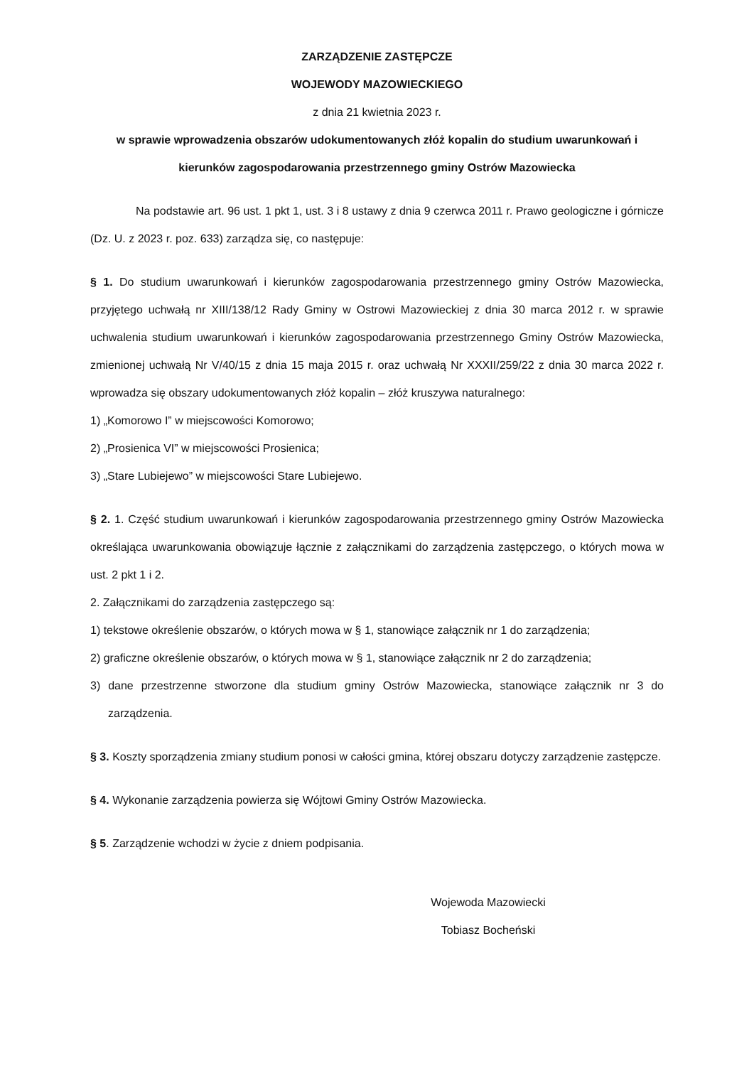ZARZĄDZENIE ZASTĘPCZE
WOJEWODY MAZOWIECKIEGO
z dnia 21 kwietnia 2023 r.
w sprawie wprowadzenia obszarów udokumentowanych złóż kopalin do studium uwarunkowań i kierunków zagospodarowania przestrzennego gminy Ostrów Mazowiecka
Na podstawie art. 96 ust. 1 pkt 1, ust. 3 i 8 ustawy z dnia 9 czerwca 2011 r. Prawo geologiczne i górnicze (Dz. U. z 2023 r. poz. 633) zarządza się, co następuje:
§ 1. Do studium uwarunkowań i kierunków zagospodarowania przestrzennego gminy Ostrów Mazowiecka, przyjętego uchwałą nr XIII/138/12 Rady Gminy w Ostrowi Mazowieckiej z dnia 30 marca 2012 r. w sprawie uchwalenia studium uwarunkowań i kierunków zagospodarowania przestrzennego Gminy Ostrów Mazowiecka, zmienionej uchwałą Nr V/40/15 z dnia 15 maja 2015 r. oraz uchwałą Nr XXXII/259/22 z dnia 30 marca 2022 r. wprowadza się obszary udokumentowanych złóż kopalin – złóż kruszywa naturalnego:
1) „Komorowo I” w miejscowości Komorowo;
2) „Prosienica VI” w miejscowości Prosienica;
3) „Stare Lubiejewo” w miejscowości Stare Lubiejewo.
§ 2. 1. Część studium uwarunkowań i kierunków zagospodarowania przestrzennego gminy Ostrów Mazowiecka określająca uwarunkowania obowiązuje łącznie z załącznikami do zarządzenia zastępczego, o których mowa w ust. 2 pkt 1 i 2.
2. Załącznikami do zarządzenia zastępczego są:
1) tekstowe określenie obszarów, o których mowa w § 1, stanowiące załącznik nr 1 do zarządzenia;
2) graficzne określenie obszarów, o których mowa w § 1, stanowiące załącznik nr 2 do zarządzenia;
3) dane przestrzenne stworzone dla studium gminy Ostrów Mazowiecka, stanowiące załącznik nr 3 do zarządzenia.
§ 3. Koszty sporządzenia zmiany studium ponosi w całości gmina, której obszaru dotyczy zarządzenie zastępcze.
§ 4. Wykonanie zarządzenia powierza się Wójtowi Gminy Ostrów Mazowiecka.
§ 5. Zarządzenie wchodzi w życie z dniem podpisania.
Wojewoda Mazowiecki
Tobiasz Bocheński